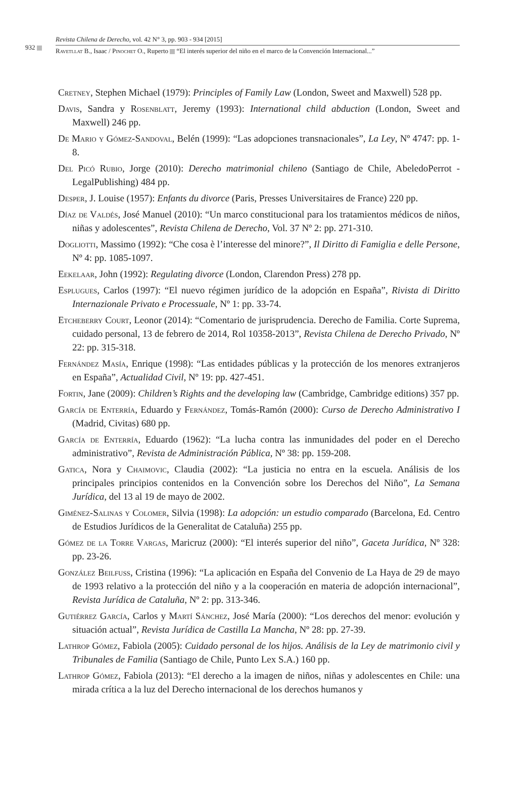932
Revista Chilena de Derecho, vol. 42 N° 3, pp. 903 - 934 [2015]
Ravetllat B., Isaac / Pinochet O., Ruperto “El interés superior del niño en el marco de la Convención Internacional...”
Cretney, Stephen Michael (1979): Principles of Family Law (London, Sweet and Maxwell) 528 pp.
Davis, Sandra y Rosenblatt, Jeremy (1993): International child abduction (London, Sweet and Maxwell) 246 pp.
De Mario y Gómez-Sandoval, Belén (1999): “Las adopciones transnacionales”, La Ley, Nº 4747: pp. 1-8.
Del Picó Rubio, Jorge (2010): Derecho matrimonial chileno (Santiago de Chile, AbeledoPerrot - LegalPublishing) 484 pp.
Desper, J. Louise (1957): Enfants du divorce (Paris, Presses Universitaires de France) 220 pp.
Díaz de Valdés, José Manuel (2010): “Un marco constitucional para los tratamientos médicos de niños, niñas y adolescentes”, Revista Chilena de Derecho, Vol. 37 Nº 2: pp. 271-310.
Dogliotti, Massimo (1992): “Che cosa è l’interesse del minore?”, Il Diritto di Famiglia e delle Persone, Nº 4: pp. 1085-1097.
Eekelaar, John (1992): Regulating divorce (London, Clarendon Press) 278 pp.
Esplugues, Carlos (1997): “El nuevo régimen jurídico de la adopción en España”, Rivista di Diritto Internazionale Privato e Processuale, Nº 1: pp. 33-74.
Etcheberry Court, Leonor (2014): “Comentario de jurisprudencia. Derecho de Familia. Corte Suprema, cuidado personal, 13 de febrero de 2014, Rol 10358-2013”, Revista Chilena de Derecho Privado, Nº 22: pp. 315-318.
Fernández Masía, Enrique (1998): “Las entidades públicas y la protección de los menores extranjeros en España”, Actualidad Civil, Nº 19: pp. 427-451.
Fortin, Jane (2009): Children’s Rights and the developing law (Cambridge, Cambridge editions) 357 pp.
García de Enterría, Eduardo y Fernández, Tomás-Ramón (2000): Curso de Derecho Administrativo I (Madrid, Civitas) 680 pp.
García de Enterría, Eduardo (1962): “La lucha contra las inmunidades del poder en el Derecho administrativo”, Revista de Administración Pública, Nº 38: pp. 159-208.
Gatica, Nora y Chaimovic, Claudia (2002): “La justicia no entra en la escuela. Análisis de los principales principios contenidos en la Convención sobre los Derechos del Niño”, La Semana Jurídica, del 13 al 19 de mayo de 2002.
Giménez-Salinas y Colomer, Silvia (1998): La adopción: un estudio comparado (Barcelona, Ed. Centro de Estudios Jurídicos de la Generalitat de Cataluña) 255 pp.
Gómez de la Torre Vargas, Maricruz (2000): “El interés superior del niño”, Gaceta Jurídica, Nº 328: pp. 23-26.
González Beilfuss, Cristina (1996): “La aplicación en España del Convenio de La Haya de 29 de mayo de 1993 relativo a la protección del niño y a la cooperación en materia de adopción internacional”, Revista Jurídica de Cataluña, Nº 2: pp. 313-346.
Gutiérrez García, Carlos y Martí Sánchez, José María (2000): “Los derechos del menor: evolución y situación actual”, Revista Jurídica de Castilla La Mancha, Nº 28: pp. 27-39.
Lathrop Gómez, Fabiola (2005): Cuidado personal de los hijos. Análisis de la Ley de matrimonio civil y Tribunales de Familia (Santiago de Chile, Punto Lex S.A.) 160 pp.
Lathrop Gómez, Fabiola (2013): “El derecho a la imagen de niños, niñas y adolescentes en Chile: una mirada crítica a la luz del Derecho internacional de los derechos humanos y